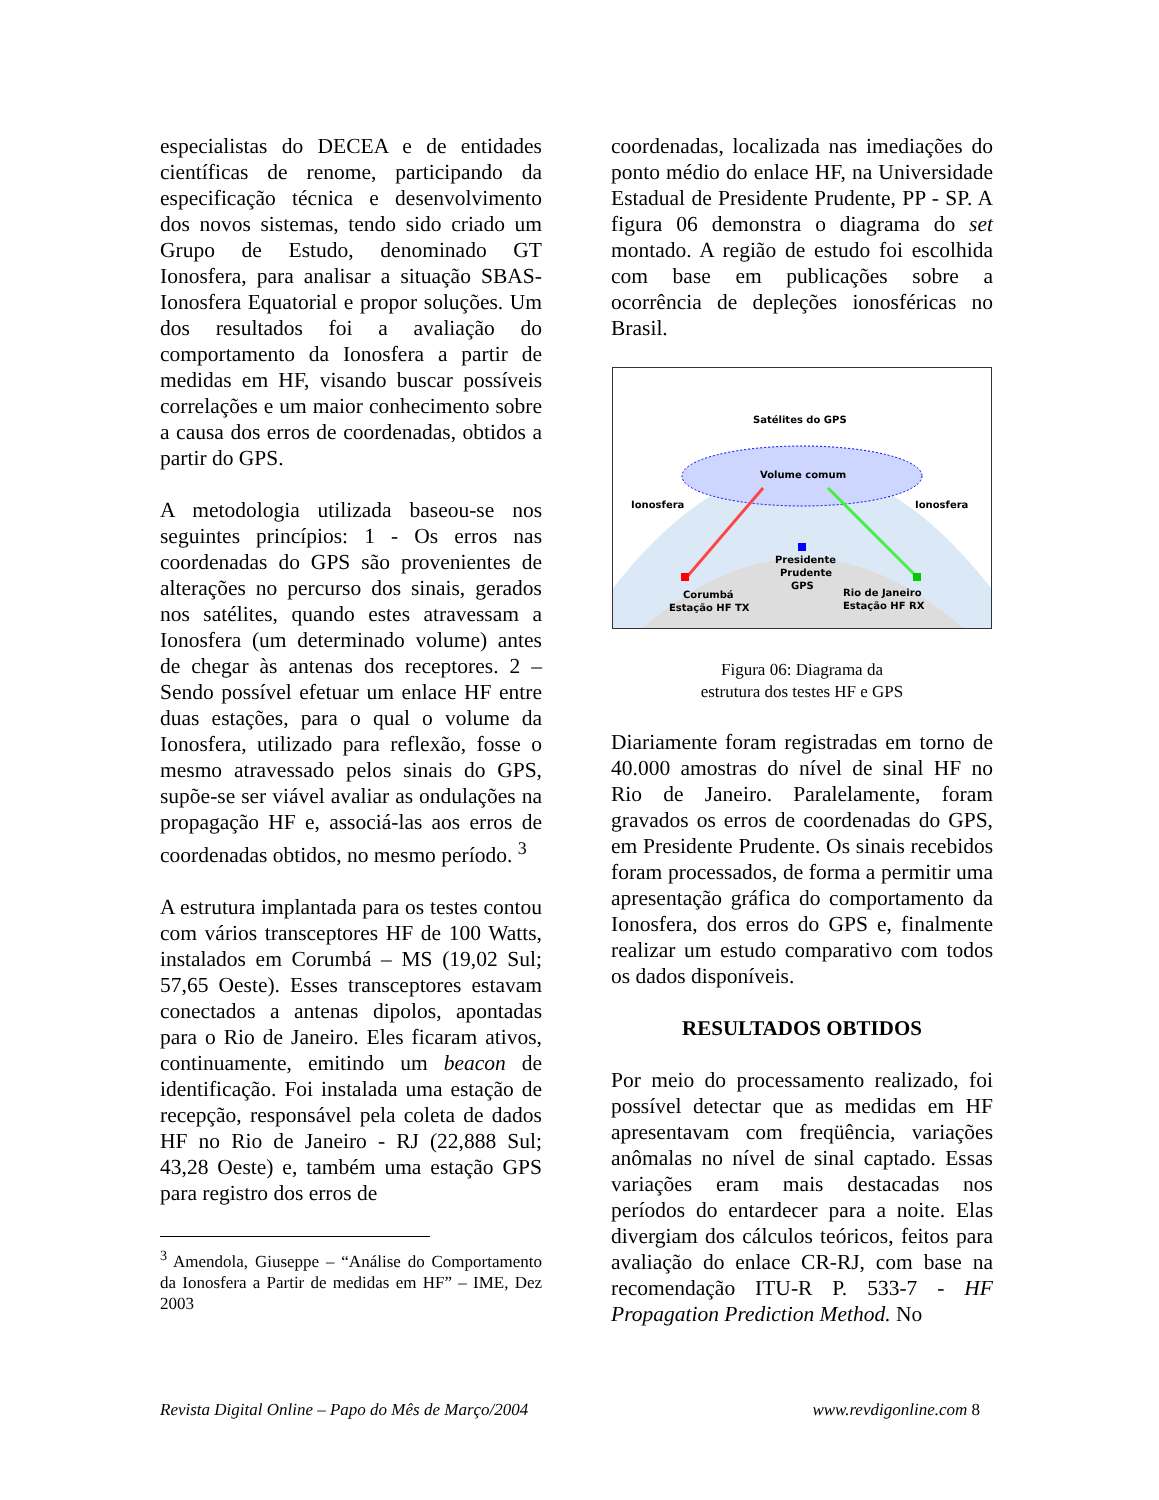especialistas do DECEA e de entidades científicas de renome, participando da especificação técnica e desenvolvimento dos novos sistemas, tendo sido criado um Grupo de Estudo, denominado GT Ionosfera, para analisar a situação SBAS-Ionosfera Equatorial e propor soluções. Um dos resultados foi a avaliação do comportamento da Ionosfera a partir de medidas em HF, visando buscar possíveis correlações e um maior conhecimento sobre a causa dos erros de coordenadas, obtidos a partir do GPS.
A metodologia utilizada baseou-se nos seguintes princípios: 1 - Os erros nas coordenadas do GPS são provenientes de alterações no percurso dos sinais, gerados nos satélites, quando estes atravessam a Ionosfera (um determinado volume) antes de chegar às antenas dos receptores. 2 – Sendo possível efetuar um enlace HF entre duas estações, para o qual o volume da Ionosfera, utilizado para reflexão, fosse o mesmo atravessado pelos sinais do GPS, supõe-se ser viável avaliar as ondulações na propagação HF e, associá-las aos erros de coordenadas obtidos, no mesmo período. <sup>3</sup>
A estrutura implantada para os testes contou com vários transceptores HF de 100 Watts, instalados em Corumbá – MS (19,02 Sul; 57,65 Oeste). Esses transceptores estavam conectados a antenas dipolos, apontadas para o Rio de Janeiro. Eles ficaram ativos, continuamente, emitindo um beacon de identificação. Foi instalada uma estação de recepção, responsável pela coleta de dados HF no Rio de Janeiro - RJ (22,888 Sul; 43,28 Oeste) e, também uma estação GPS para registro dos erros de
<sup>3</sup> Amendola, Giuseppe – “Análise do Comportamento da Ionosfera a Partir de medidas em HF” – IME, Dez 2003
coordenadas, localizada nas imediações do ponto médio do enlace HF, na Universidade Estadual de Presidente Prudente, PP - SP. A figura 06 demonstra o diagrama do set montado. A região de estudo foi escolhida com base em publicações sobre a ocorrência de depleções ionosféricas no Brasil.
Satélites do GPS
Volume comum
Ionosfera
Ionosfera
Presidente
Prudente
GPS
Corumbá
Estação HF TX
Rio de Janeiro
Estação HF RX
Figura 06: Diagrama da
estrutura dos testes HF e GPS
Diariamente foram registradas em torno de 40.000 amostras do nível de sinal HF no Rio de Janeiro. Paralelamente, foram gravados os erros de coordenadas do GPS, em Presidente Prudente. Os sinais recebidos foram processados, de forma a permitir uma apresentação gráfica do comportamento da Ionosfera, dos erros do GPS e, finalmente realizar um estudo comparativo com todos os dados disponíveis.
RESULTADOS OBTIDOS
Por meio do processamento realizado, foi possível detectar que as medidas em HF apresentavam com freqüência, variações anômalas no nível de sinal captado. Essas variações eram mais destacadas nos períodos do entardecer para a noite. Elas divergiam dos cálculos teóricos, feitos para avaliação do enlace CR-RJ, com base na recomendação ITU-R P. 533-7 - HF Propagation Prediction Method. No
Revista Digital Online – Papo do Mês de Março/2004 www.revdigonline.com 8